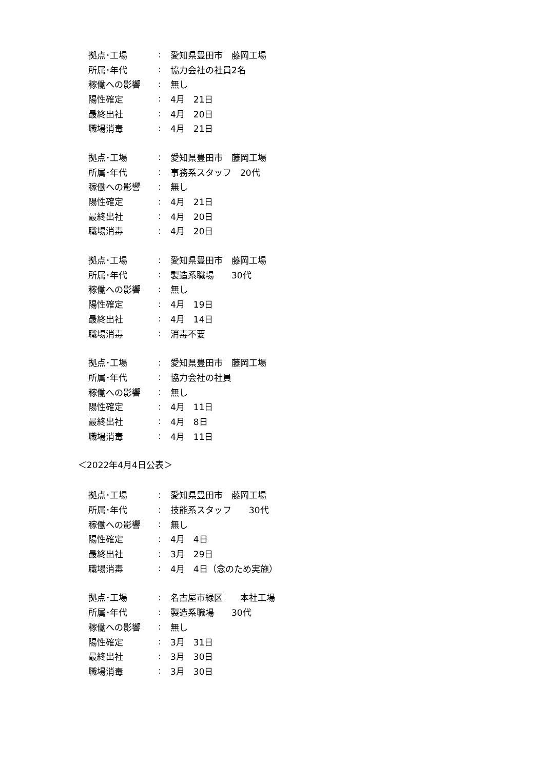拠点･工場: 愛知県豊田市　藤岡工場
所属･年代: 協力会社の社員2名
稼働への影響: 無し
陽性確定: 4月　21日
最終出社: 4月　20日
職場消毒: 4月　21日
拠点･工場: 愛知県豊田市　藤岡工場
所属･年代: 事務系スタッフ　20代
稼働への影響: 無し
陽性確定: 4月　21日
最終出社: 4月　20日
職場消毒: 4月　20日
拠点･工場: 愛知県豊田市　藤岡工場
所属･年代: 製造系職場　　30代
稼働への影響: 無し
陽性確定: 4月　19日
最終出社: 4月　14日
職場消毒: 消毒不要
拠点･工場: 愛知県豊田市　藤岡工場
所属･年代: 協力会社の社員
稼働への影響: 無し
陽性確定: 4月　11日
最終出社: 4月　8日
職場消毒: 4月　11日
＜2022年4月4日公表＞
拠点･工場: 愛知県豊田市　藤岡工場
所属･年代: 技能系スタッフ　　30代
稼働への影響: 無し
陽性確定: 4月　4日
最終出社: 3月　29日
職場消毒: 4月　4日（念のため実施）
拠点･工場: 名古屋市緑区　　本社工場
所属･年代: 製造系職場　　30代
稼働への影響: 無し
陽性確定: 3月　31日
最終出社: 3月　30日
職場消毒: 3月　30日